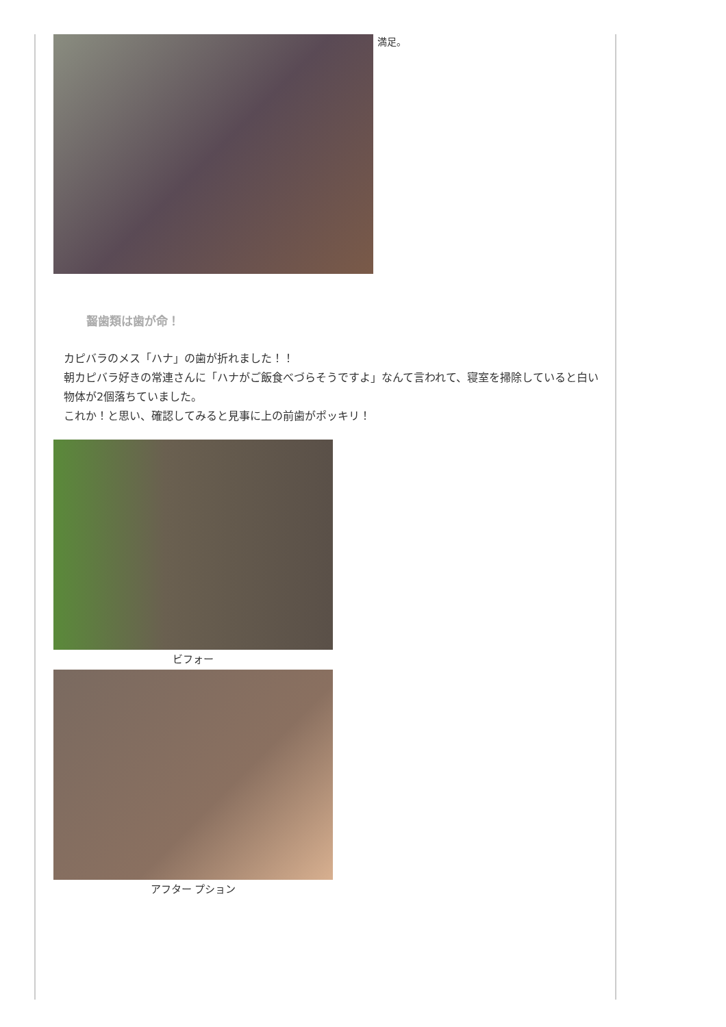満足。
齧歯類は歯が命！
カピバラのメス「ハナ」の歯が折れました！！
朝カピバラ好きの常連さんに「ハナがご飯食べづらそうですよ」なんて言われて、寝室を掃除していると白い物体が2個落ちていました。
これか！と思い、確認してみると見事に上の前歯がポッキリ！
ビフォー
アフター プション